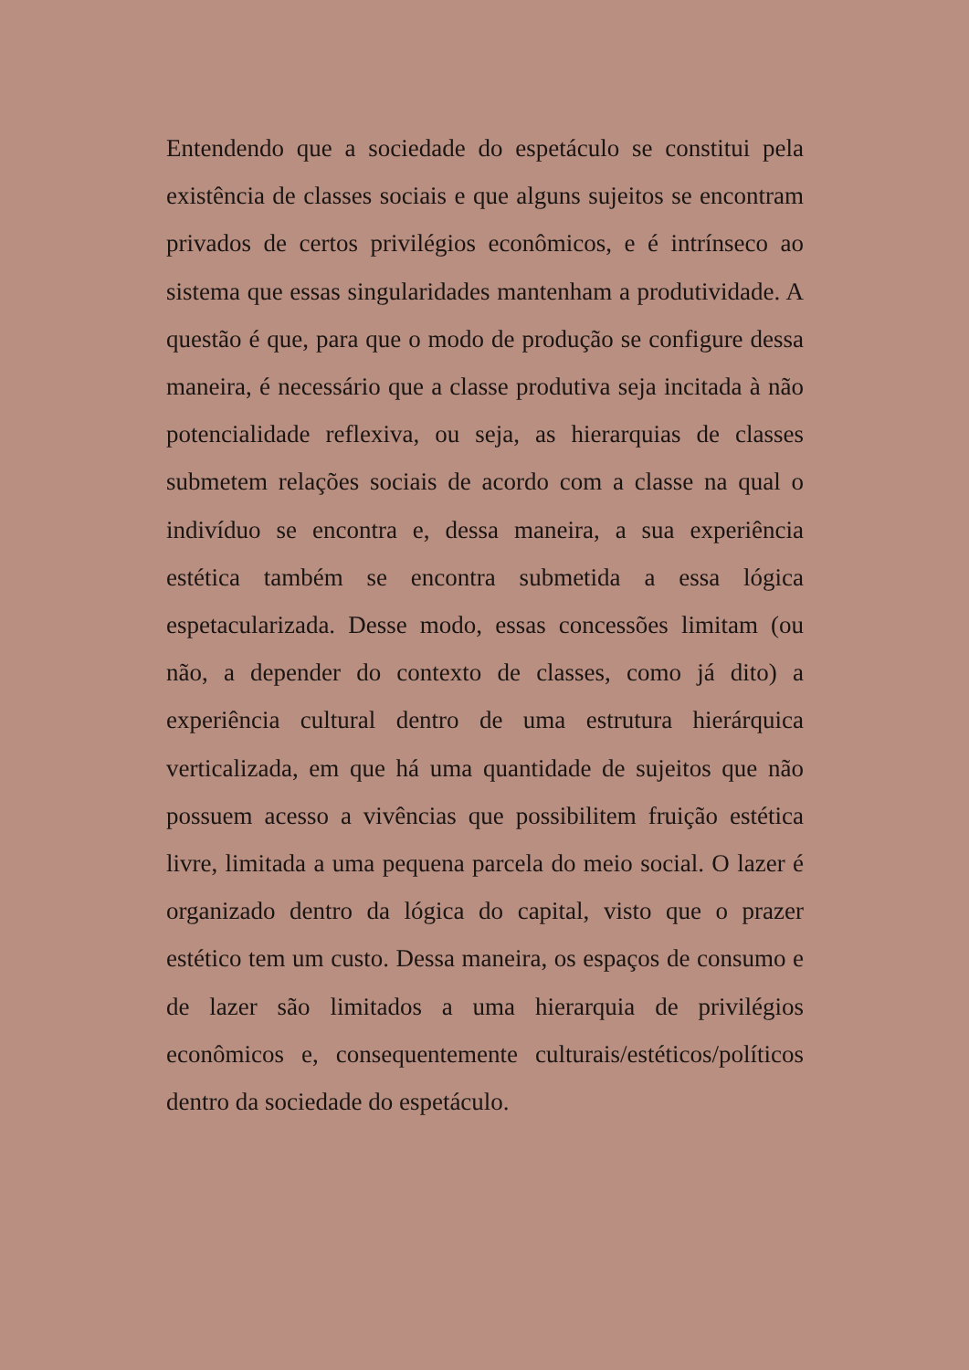Entendendo que a sociedade do espetáculo se constitui pela existência de classes sociais e que alguns sujeitos se encontram privados de certos privilégios econômicos, e é intrínseco ao sistema que essas singularidades mantenham a produtividade. A questão é que, para que o modo de produção se configure dessa maneira, é necessário que a classe produtiva seja incitada à não potencialidade reflexiva, ou seja, as hierarquias de classes submetem relações sociais de acordo com a classe na qual o indivíduo se encontra e, dessa maneira, a sua experiência estética também se encontra submetida a essa lógica espetacularizada. Desse modo, essas concessões limitam (ou não, a depender do contexto de classes, como já dito) a experiência cultural dentro de uma estrutura hierárquica verticalizada, em que há uma quantidade de sujeitos que não possuem acesso a vivências que possibilitem fruição estética livre, limitada a uma pequena parcela do meio social. O lazer é organizado dentro da lógica do capital, visto que o prazer estético tem um custo. Dessa maneira, os espaços de consumo e de lazer são limitados a uma hierarquia de privilégios econômicos e, consequentemente culturais/estéticos/políticos dentro da sociedade do espetáculo.